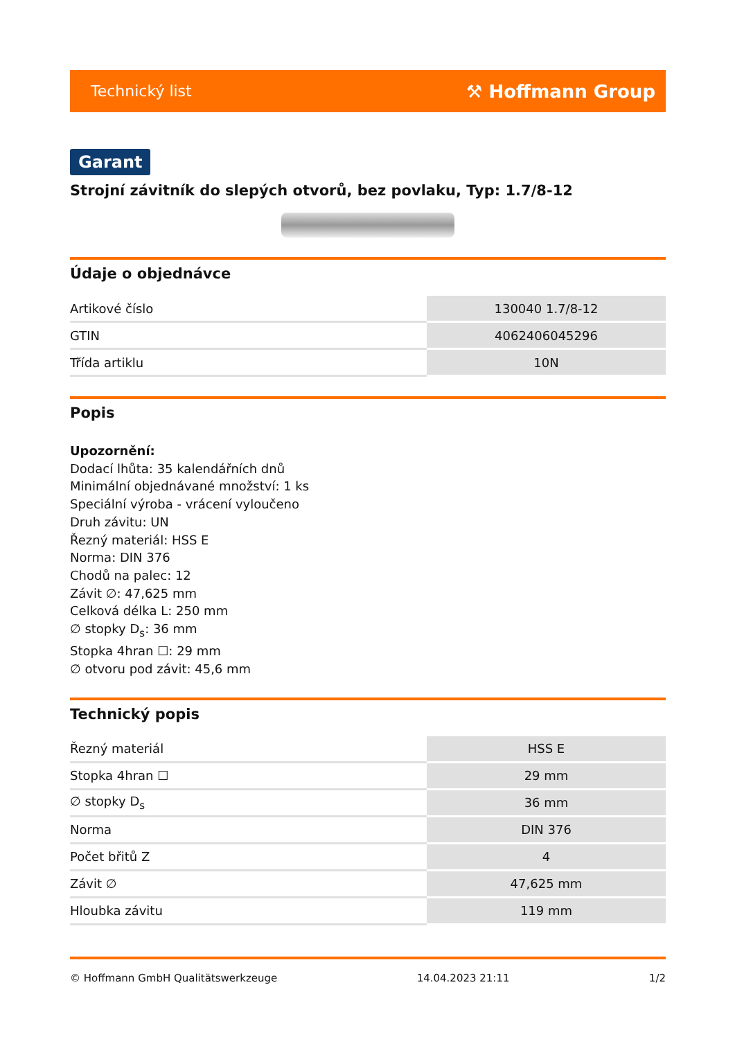Technický list ⚒ Hoffmann Group
Garant
Strojní závitník do slepých otvorů, bez povlaku, Typ: 1.7/8-12
Údaje o objednávce
| Artikové číslo | 130040 1.7/8-12 |
| GTIN | 4062406045296 |
| Třída artiklu | 10N |
Popis
Upozornění:
Dodací lhůta: 35 kalendářních dnů
Minimální objednávané množství: 1 ks
Speciální výroba - vrácení vyloučeno
Druh závitu: UN
Řezný materiál: HSS E
Norma: DIN 376
Chodů na palec: 12
Závit ∅: 47,625 mm
Celková délka L: 250 mm
∅ stopky D<sub>s</sub>: 36 mm
Stopka 4hran ☐: 29 mm
∅ otvoru pod závit: 45,6 mm
Technický popis
| Řezný materiál | HSS E |
| Stopka 4hran ☐ | 29 mm |
| ∅ stopky D<sub>s</sub> | 36 mm |
| Norma | DIN 376 |
| Počet břitů Z | 4 |
| Závit ∅ | 47,625 mm |
| Hloubka závitu | 119 mm |
© Hoffmann GmbH Qualitätswerkzeuge 14.04.2023 21:11 1/2